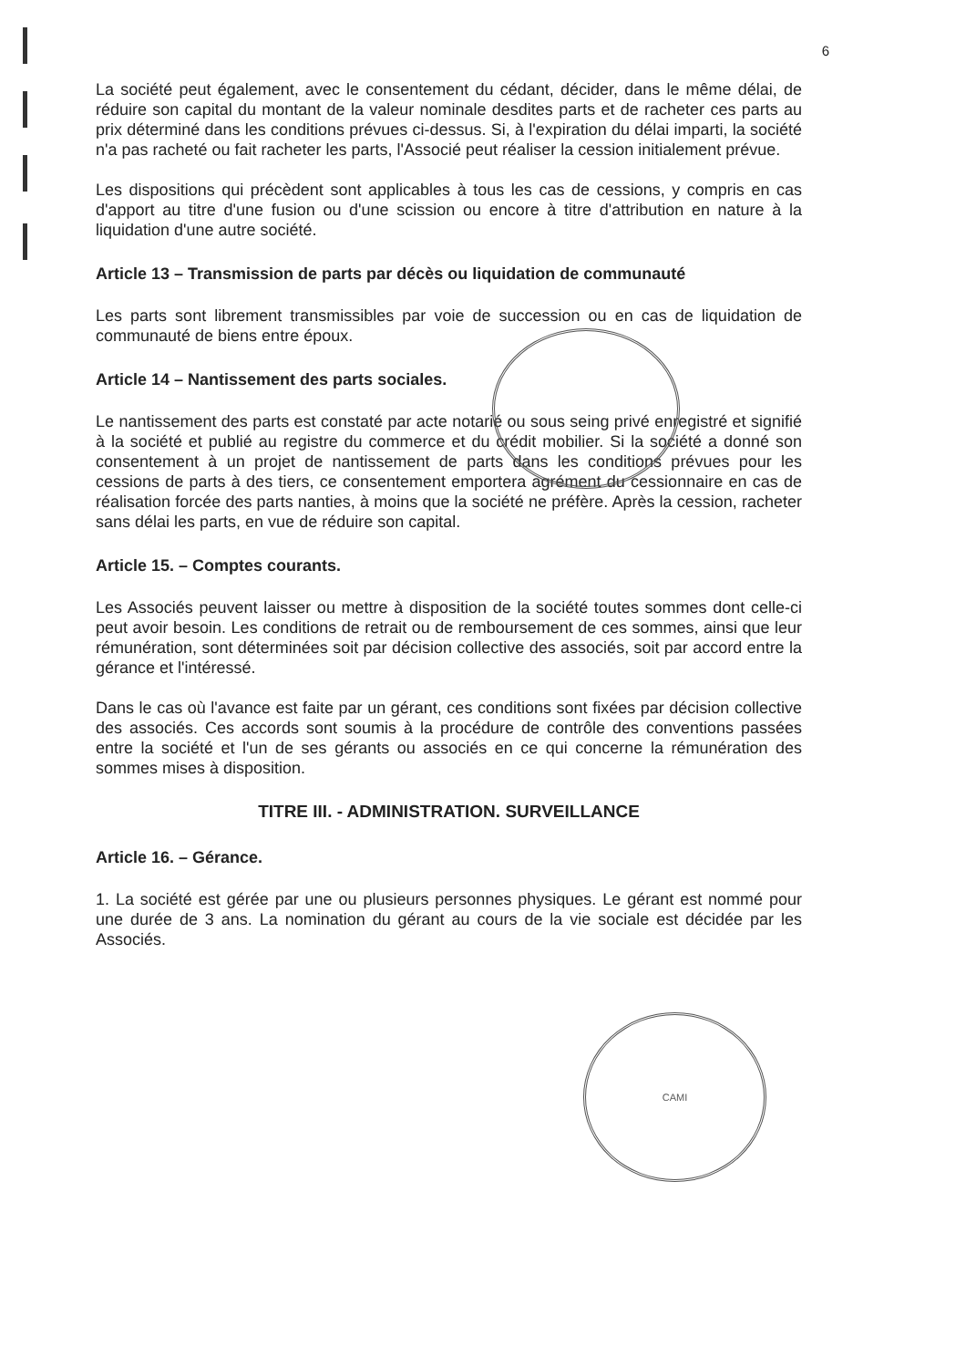CAMI
6
La société peut également, avec le consentement du cédant, décider, dans le même délai, de réduire son capital du montant de la valeur nominale desdites parts et de racheter ces parts au prix déterminé dans les conditions prévues ci-dessus. Si, à l'expiration du délai imparti, la société n'a pas racheté ou fait racheter les parts, l'Associé peut réaliser la cession initialement prévue.
Les dispositions qui précèdent sont applicables à tous les cas de cessions, y compris en cas d'apport au titre d'une fusion ou d'une scission ou encore à titre d'attribution en nature à la liquidation d'une autre société.
Article 13 – Transmission de parts par décès ou liquidation de communauté
Les parts sont librement transmissibles par voie de succession ou en cas de liquidation de communauté de biens entre époux.
Article 14 – Nantissement des parts sociales.
Le nantissement des parts est constaté par acte notarié ou sous seing privé enregistré et signifié à la société et publié au registre du commerce et du crédit mobilier. Si la société a donné son consentement à un projet de nantissement de parts dans les conditions prévues pour les cessions de parts à des tiers, ce consentement emportera agrément du cessionnaire en cas de réalisation forcée des parts nanties, à moins que la société ne préfère. Après la cession, racheter sans délai les parts, en vue de réduire son capital.
Article 15. – Comptes courants.
Les Associés peuvent laisser ou mettre à disposition de la société toutes sommes dont celle-ci peut avoir besoin. Les conditions de retrait ou de remboursement de ces sommes, ainsi que leur rémunération, sont déterminées soit par décision collective des associés, soit par accord entre la gérance et l'intéressé.
Dans le cas où l'avance est faite par un gérant, ces conditions sont fixées par décision collective des associés. Ces accords sont soumis à la procédure de contrôle des conventions passées entre la société et l'un de ses gérants ou associés en ce qui concerne la rémunération des sommes mises à disposition.
TITRE III. - ADMINISTRATION. SURVEILLANCE
Article 16. – Gérance.
1. La société est gérée par une ou plusieurs personnes physiques. Le gérant est nommé pour une durée de 3 ans. La nomination du gérant au cours de la vie sociale est décidée par les Associés.